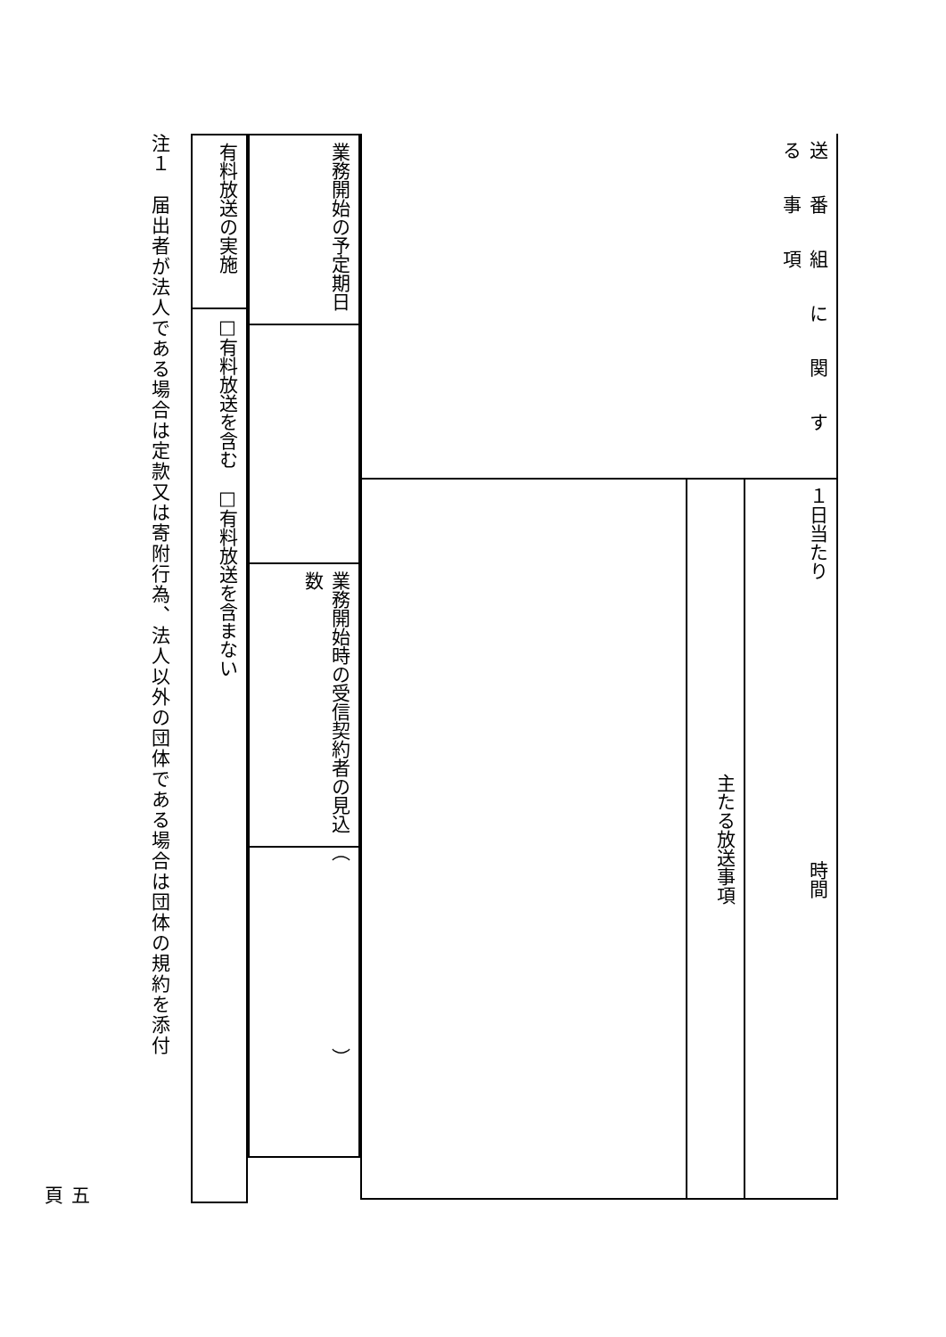| 送番組に関する事項 | １日当たり 時間 |
| | 主たる放送事項 |
| 業務開始の予定期日 | | 業務開始時の受信契約者の見込数 | （ ） |
| 有料放送の実施 | □有料放送を含む □有料放送を含まない |
注１　届出者が法人である場合は定款又は寄附行為、法人以外の団体である場合は団体の規約を添付
五頁